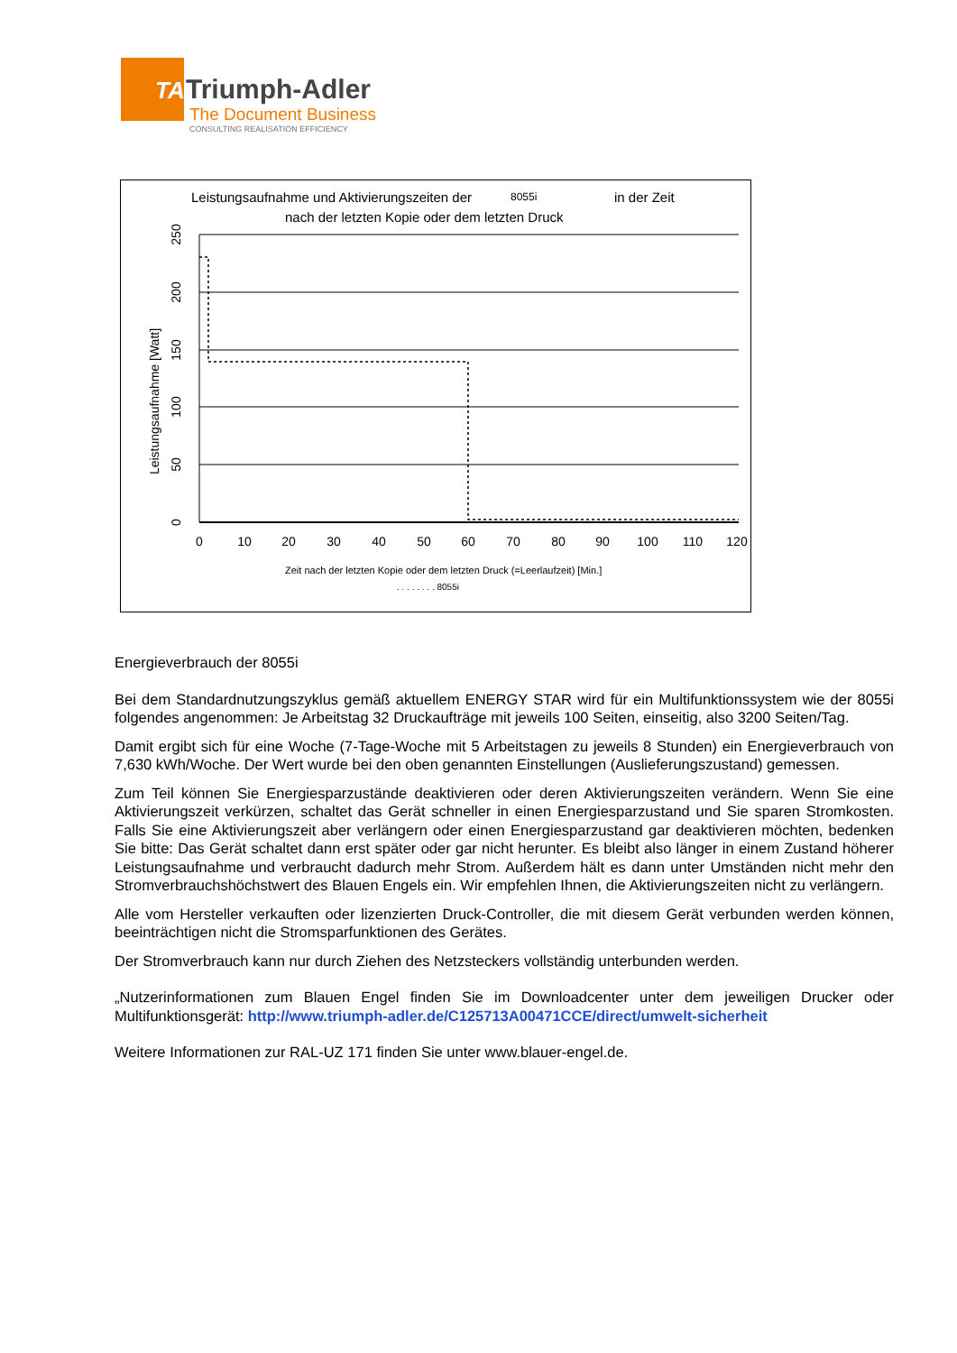TA
Triumph-Adler
The Document Business
CONSULTING REALISATION EFFICIENCY
Leistungsaufnahme und Aktivierungszeiten der
8055i
in der Zeit
nach der letzten Kopie oder dem letzten Druck
0
10
20
30
40
50
60
70
80
90
100
110
120
0
50
100
150
200
250
Leistungsaufnahme [Watt]
Zeit nach der letzten Kopie oder dem letzten Druck (=Leerlaufzeit) [Min.]
. . . . . . . . 8055i
Energieverbrauch der 8055i
Bei dem Standardnutzungszyklus gemäß aktuellem ENERGY STAR wird für ein Multifunktionssystem wie der 8055i folgendes angenommen: Je Arbeitstag 32 Druckaufträge mit jeweils 100 Seiten, einseitig, also 3200 Seiten/Tag.
Damit ergibt sich für eine Woche (7-Tage-Woche mit 5 Arbeitstagen zu jeweils 8 Stunden) ein Energiever­brauch von 7,630 kWh/Woche. Der Wert wurde bei den oben genannten Einstellungen (Auslieferungszu­stand) gemessen.
Zum Teil können Sie Energiesparzustände deaktivieren oder deren Aktivierungszeiten verändern. Wenn Sie eine Aktivierungszeit verkürzen, schaltet das Gerät schneller in einen Energiesparzustand und Sie sparen Stromkosten. Falls Sie eine Aktivierungszeit aber verlängern oder einen Energiesparzustand gar deaktivie­ren möchten, bedenken Sie bitte: Das Gerät schaltet dann erst später oder gar nicht herunter. Es bleibt also länger in einem Zustand höherer Leistungsaufnahme und verbraucht dadurch mehr Strom. Außerdem hält es dann unter Umständen nicht mehr den Stromverbrauchshöchstwert des Blauen Engels ein. Wir empfeh­len Ihnen, die Aktivierungszeiten nicht zu verlängern.
Alle vom Hersteller verkauften oder lizenzierten Druck-Controller, die mit diesem Gerät verbunden werden können, beeinträchtigen nicht die Stromsparfunktionen des Gerätes.
Der Stromverbrauch kann nur durch Ziehen des Netzsteckers vollständig unterbunden werden.
„Nutzerinformationen zum Blauen Engel finden Sie im Downloadcenter unter dem jeweiligen Drucker oder Multifunktionsgerät: http://www.triumph-adler.de/C125713A00471CCE/direct/umwelt-sicherheit
Weitere Informationen zur RAL-UZ 171 finden Sie unter www.blauer-engel.de.